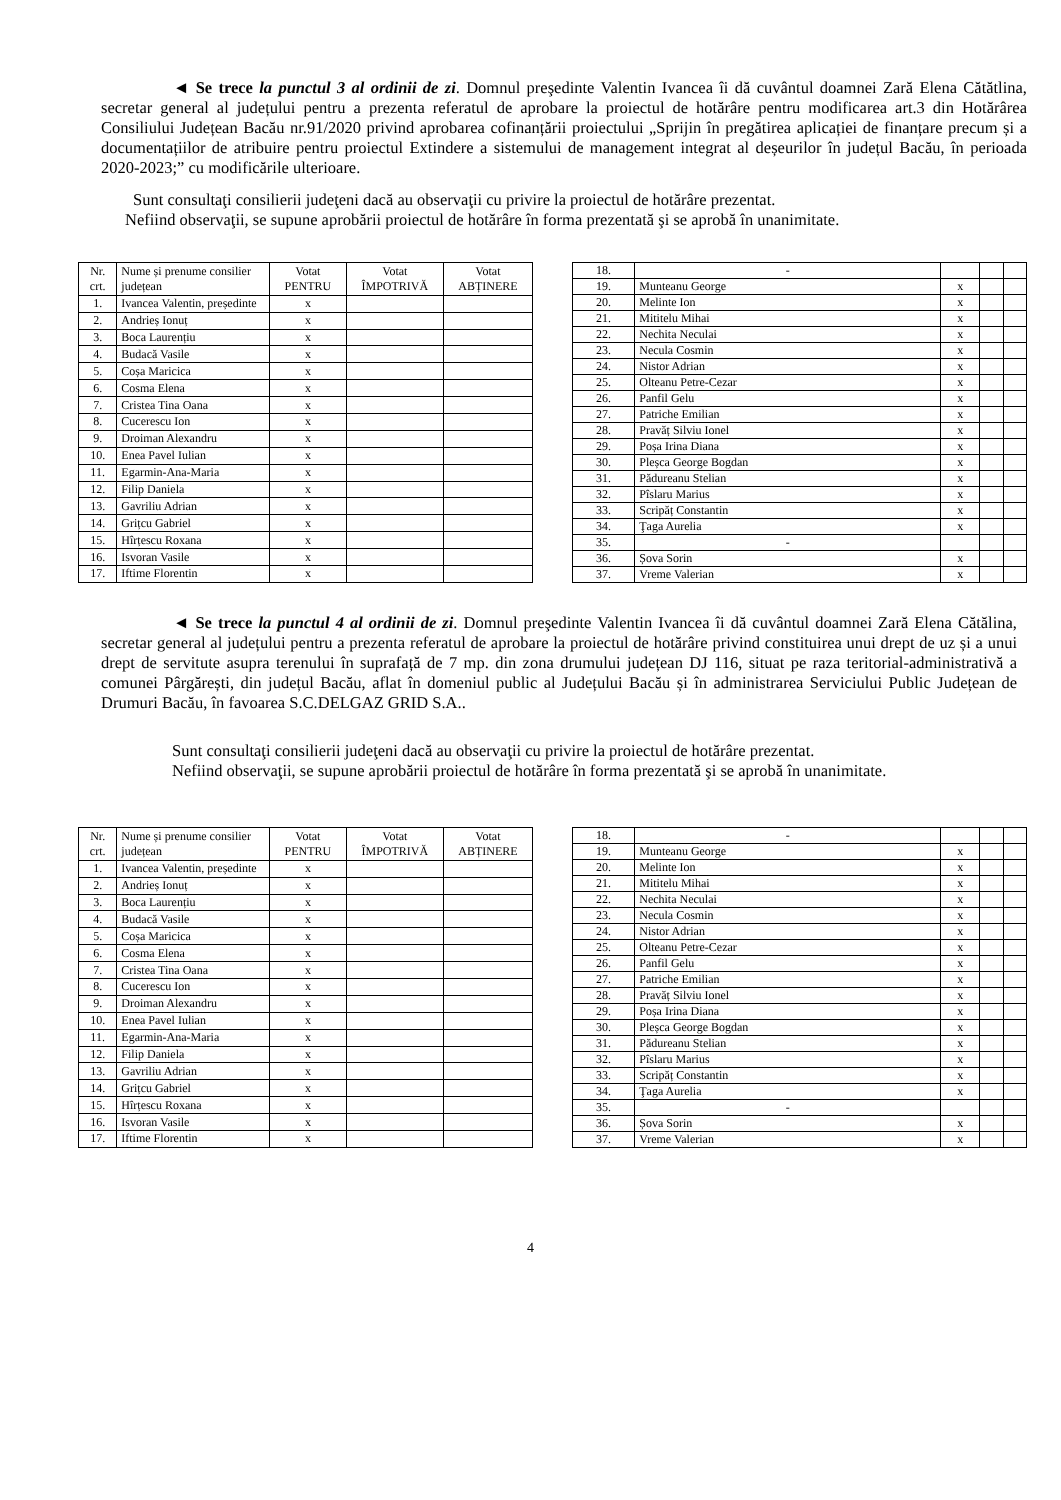◄ Se trece la punctul 3 al ordinii de zi. Domnul preşedinte Valentin Ivancea îi dă cuvântul doamnei Zară Elena Cătătlina, secretar general al județului pentru a prezenta referatul de aprobare la proiectul de hotărâre pentru modificarea art.3 din Hotărârea Consiliului Județean Bacău nr.91/2020 privind aprobarea cofinanțării proiectului „Sprijin în pregătirea aplicației de finanțare precum și a documentațiilor de atribuire pentru proiectul Extindere a sistemului de management integrat al deșeurilor în județul Bacău, în perioada 2020-2023;” cu modificările ulterioare.
Sunt consultaţi consilierii judeţeni dacă au observaţii cu privire la proiectul de hotărâre prezentat.
Nefiind observaţii, se supune aprobării proiectul de hotărâre în forma prezentată şi se aprobă în unanimitate.
| Nr. crt. | Nume și prenume consilier județean | Votat PENTRU | Votat ÎMPOTRIVĂ | Votat ABȚINERE |
| 1. | Ivancea Valentin, președinte | x | | |
| 2. | Andrieș Ionuț | x | | |
| 3. | Boca Laurențiu | x | | |
| 4. | Budacă Vasile | x | | |
| 5. | Coșa Maricica | x | | |
| 6. | Cosma Elena | x | | |
| 7. | Cristea Tina Oana | x | | |
| 8. | Cucerescu Ion | x | | |
| 9. | Droiman Alexandru | x | | |
| 10. | Enea Pavel Iulian | x | | |
| 11. | Egarmin-Ana-Maria | x | | |
| 12. | Filip Daniela | x | | |
| 13. | Gavriliu Adrian | x | | |
| 14. | Grițcu Gabriel | x | | |
| 15. | Hîrțescu Roxana | x | | |
| 16. | Isvoran Vasile | x | | |
| 17. | Iftime Florentin | x | | |
| 18. | - | | | |
| 19. | Munteanu George | x | | |
| 20. | Melinte Ion | x | | |
| 21. | Mititelu Mihai | x | | |
| 22. | Nechita Neculai | x | | |
| 23. | Necula Cosmin | x | | |
| 24. | Nistor Adrian | x | | |
| 25. | Olteanu Petre-Cezar | x | | |
| 26. | Panfil Gelu | x | | |
| 27. | Patriche Emilian | x | | |
| 28. | Pravăț Silviu Ionel | x | | |
| 29. | Poșa Irina Diana | x | | |
| 30. | Pleșca George Bogdan | x | | |
| 31. | Pădureanu Stelian | x | | |
| 32. | Pîslaru Marius | x | | |
| 33. | Scripăț Constantin | x | | |
| 34. | Ţaga Aurelia | x | | |
| 35. | - | | | |
| 36. | Șova Sorin | x | | |
| 37. | Vreme Valerian | x | | |
◄ Se trece la punctul 4 al ordinii de zi. Domnul preşedinte Valentin Ivancea îi dă cuvântul doamnei Zară Elena Cătălina, secretar general al județului pentru a prezenta referatul de aprobare la proiectul de hotărâre privind constituirea unui drept de uz și a unui drept de servitute asupra terenului în suprafață de 7 mp. din zona drumului județean DJ 116, situat pe raza teritorial-administrativă a comunei Pârgărești, din județul Bacău, aflat în domeniul public al Județului Bacău și în administrarea Serviciului Public Județean de Drumuri Bacău, în favoarea S.C.DELGAZ GRID S.A..
Sunt consultaţi consilierii judeţeni dacă au observaţii cu privire la proiectul de hotărâre prezentat.
Nefiind observaţii, se supune aprobării proiectul de hotărâre în forma prezentată şi se aprobă în unanimitate.
| Nr. crt. | Nume și prenume consilier județean | Votat PENTRU | Votat ÎMPOTRIVĂ | Votat ABȚINERE |
| 1. | Ivancea Valentin, președinte | x | | |
| 2. | Andrieș Ionuț | x | | |
| 3. | Boca Laurențiu | x | | |
| 4. | Budacă Vasile | x | | |
| 5. | Coșa Maricica | x | | |
| 6. | Cosma Elena | x | | |
| 7. | Cristea Tina Oana | x | | |
| 8. | Cucerescu Ion | x | | |
| 9. | Droiman Alexandru | x | | |
| 10. | Enea Pavel Iulian | x | | |
| 11. | Egarmin-Ana-Maria | x | | |
| 12. | Filip Daniela | x | | |
| 13. | Gavriliu Adrian | x | | |
| 14. | Grițcu Gabriel | x | | |
| 15. | Hîrțescu Roxana | x | | |
| 16. | Isvoran Vasile | x | | |
| 17. | Iftime Florentin | x | | |
| 18. | - | | | |
| 19. | Munteanu George | x | | |
| 20. | Melinte Ion | x | | |
| 21. | Mititelu Mihai | x | | |
| 22. | Nechita Neculai | x | | |
| 23. | Necula Cosmin | x | | |
| 24. | Nistor Adrian | x | | |
| 25. | Olteanu Petre-Cezar | x | | |
| 26. | Panfil Gelu | x | | |
| 27. | Patriche Emilian | x | | |
| 28. | Pravăț Silviu Ionel | x | | |
| 29. | Poșa Irina Diana | x | | |
| 30. | Pleșca George Bogdan | x | | |
| 31. | Pădureanu Stelian | x | | |
| 32. | Pîslaru Marius | x | | |
| 33. | Scripăț Constantin | x | | |
| 34. | Ţaga Aurelia | x | | |
| 35. | - | | | |
| 36. | Șova Sorin | x | | |
| 37. | Vreme Valerian | x | | |
4